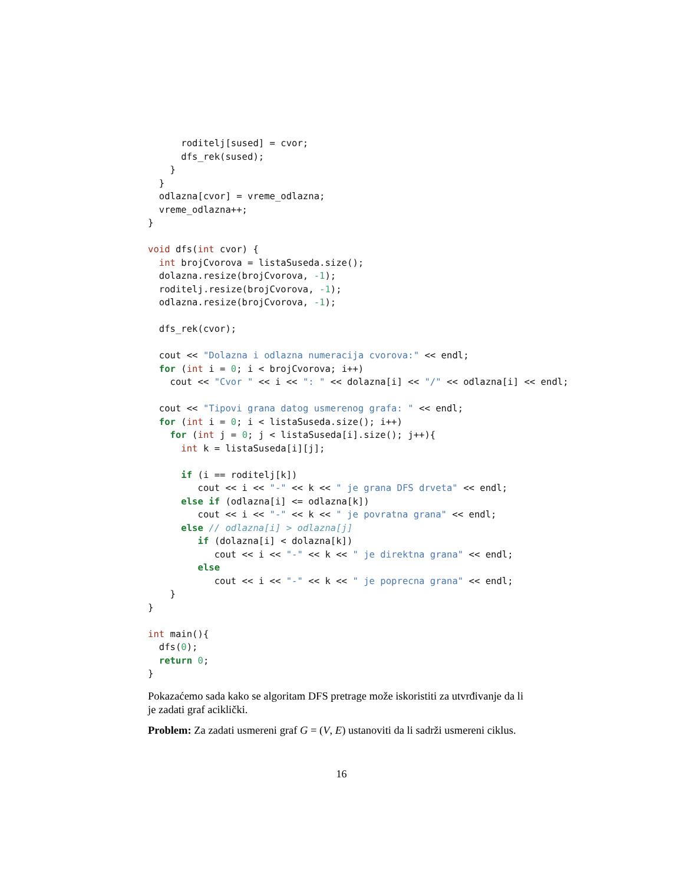roditelj[sused] = cvor;
      dfs_rek(sused);
    }
  }
  odlazna[cvor] = vreme_odlazna;
  vreme_odlazna++;
}

void dfs(int cvor) {
  int brojCvorova = listaSuseda.size();
  dolazna.resize(brojCvorova, -1);
  roditelj.resize(brojCvorova, -1);
  odlazna.resize(brojCvorova, -1);

  dfs_rek(cvor);

  cout << "Dolazna i odlazna numeracija cvorova:" << endl;
  for (int i = 0; i < brojCvorova; i++)
    cout << "Cvor " << i << ": " << dolazna[i] << "/" << odlazna[i] << endl;

  cout << "Tipovi grana datog usmerenog grafa: " << endl;
  for (int i = 0; i < listaSuseda.size(); i++)
    for (int j = 0; j < listaSuseda[i].size(); j++){
      int k = listaSuseda[i][j];

      if (i == roditelj[k])
         cout << i << "-" << k << " je grana DFS drveta" << endl;
      else if (odlazna[i] <= odlazna[k])
         cout << i << "-" << k << " je povratna grana" << endl;
      else // odlazna[i] > odlazna[j]
         if (dolazna[i] < dolazna[k])
            cout << i << "-" << k << " je direktna grana" << endl;
         else
            cout << i << "-" << k << " je poprecna grana" << endl;
    }
}

int main(){
  dfs(0);
  return 0;
}
Pokazaćemo sada kako se algoritam DFS pretrage može iskoristiti za utvrđivanje da li je zadati graf aciklički.
Problem: Za zadati usmereni graf G = (V, E) ustanoviti da li sadrži usmereni ciklus.
16